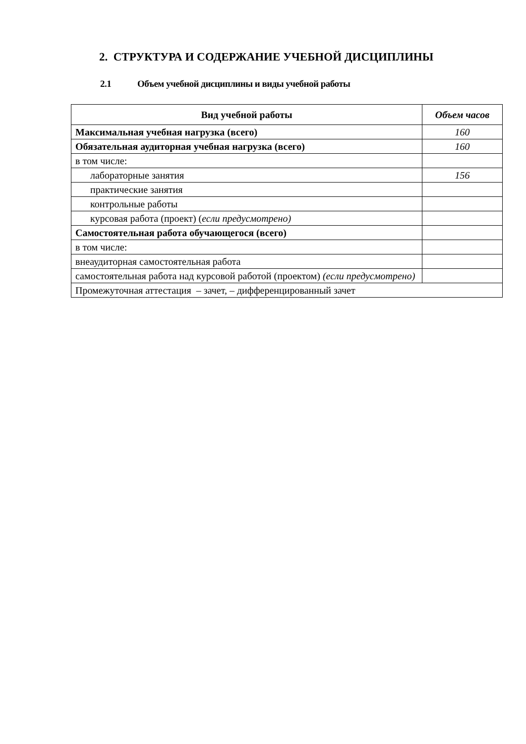2. СТРУКТУРА И СОДЕРЖАНИЕ УЧЕБНОЙ ДИСЦИПЛИНЫ
2.1 Объем учебной дисциплины и виды учебной работы
| Вид учебной работы | Объем часов |
| --- | --- |
| Максимальная учебная нагрузка (всего) | 160 |
| Обязательная аудиторная учебная нагрузка (всего) | 160 |
| в том числе: | |
| лабораторные занятия | 156 |
| практические занятия | |
| контрольные работы | |
| курсовая работа (проект) ( если предусмотрено) | |
| Самостоятельная работа обучающегося (всего) | |
| в том числе: | |
| внеаудиторная самостоятельная работа | |
| самостоятельная работа над курсовой работой (проектом) (если предусмотрено) | |
| Промежуточная аттестация – зачет, – дифференцированный зачет | |